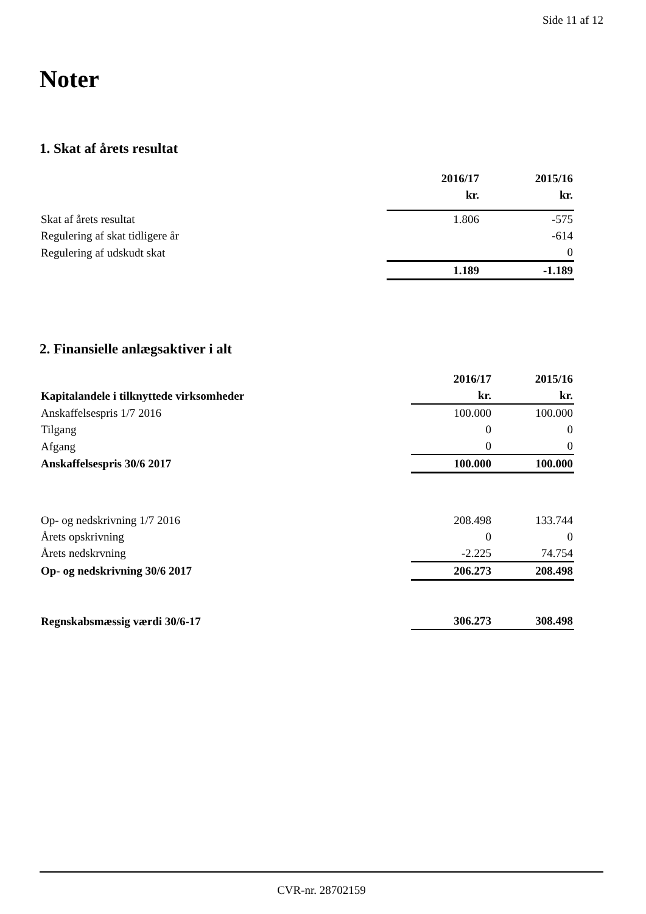Side 11 af 12
Noter
1. Skat af årets resultat
| | 2016/17 | 2015/16 |
| | kr. | kr. |
| Skat af årets resultat | 1.806 | -575 |
| Regulering af skat tidligere år | | -614 |
| Regulering af udskudt skat | | 0 |
| | 1.189 | -1.189 |
2. Finansielle anlægsaktiver i alt
| | 2016/17 | 2015/16 |
| Kapitalandele i tilknyttede virksomheder | kr. | kr. |
| Anskaffelsespris 1/7 2016 | 100.000 | 100.000 |
| Tilgang | 0 | 0 |
| Afgang | 0 | 0 |
| Anskaffelsespris 30/6 2017 | 100.000 | 100.000 |
| Op- og nedskrivning 1/7 2016 | 208.498 | 133.744 |
| Årets opskrivning | 0 | 0 |
| Årets nedskrvning | -2.225 | 74.754 |
| Op- og nedskrivning 30/6 2017 | 206.273 | 208.498 |
| Regnskabsmæssig værdi 30/6-17 | 306.273 | 308.498 |
CVR-nr. 28702159